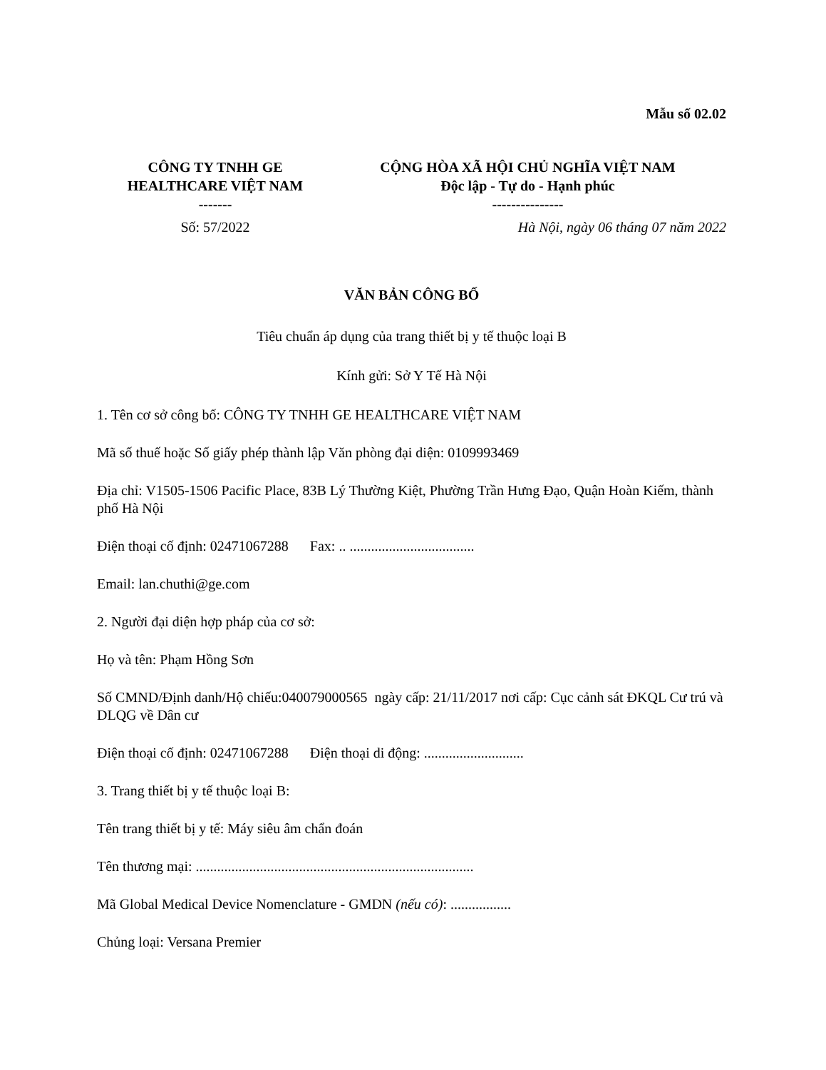Mẫu số 02.02
CÔNG TY TNHH GE
HEALTHCARE VIỆT NAM
-------
CỘNG HÒA XÃ HỘI CHỦ NGHĨA VIỆT NAM
Độc lập - Tự do - Hạnh phúc
---------------
Số: 57/2022 Hà Nội, ngày 06 tháng 07 năm 2022
VĂN BẢN CÔNG BỐ
Tiêu chuẩn áp dụng của trang thiết bị y tế thuộc loại B
Kính gửi: Sở Y Tế Hà Nội
1. Tên cơ sở công bố: CÔNG TY TNHH GE HEALTHCARE VIỆT NAM
Mã số thuế hoặc Số giấy phép thành lập Văn phòng đại diện: 0109993469
Địa chỉ: V1505-1506 Pacific Place, 83B Lý Thường Kiệt, Phường Trần Hưng Đạo, Quận Hoàn Kiếm, thành phố Hà Nội
Điện thoại cố định: 02471067288 Fax: .. ...................................
Email: lan.chuthi@ge.com
2. Người đại diện hợp pháp của cơ sở:
Họ và tên: Phạm Hồng Sơn
Số CMND/Định danh/Hộ chiếu:040079000565 ngày cấp: 21/11/2017 nơi cấp: Cục cảnh sát ĐKQL Cư trú và DLQG về Dân cư
Điện thoại cố định: 02471067288 Điện thoại di động: ............................
3. Trang thiết bị y tế thuộc loại B:
Tên trang thiết bị y tế: Máy siêu âm chẩn đoán
Tên thương mại: ..............................................................................
Mã Global Medical Device Nomenclature - GMDN (nếu có): .................
Chủng loại: Versana Premier